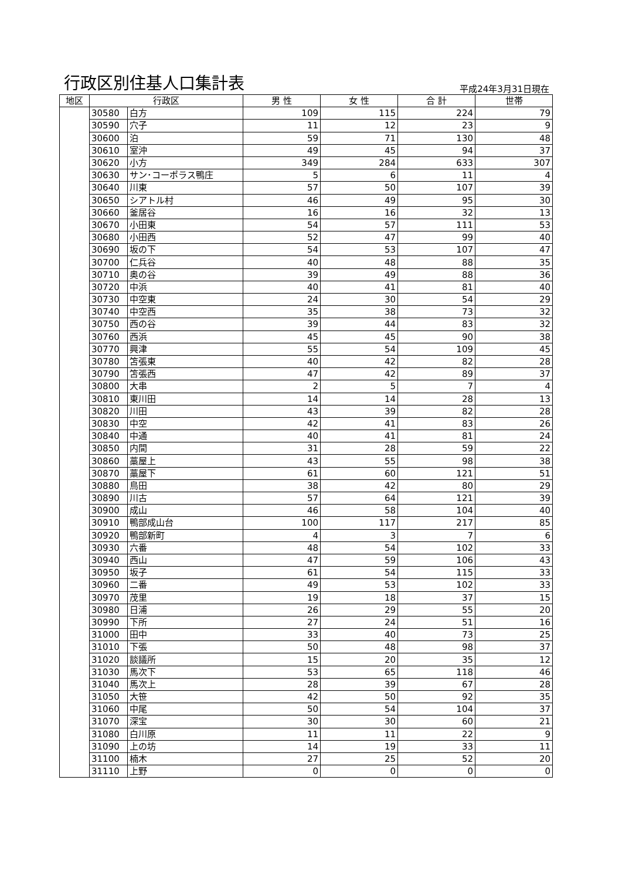行政区別住基人口集計表
平成24年3月31日現在
| 地区 | 行政区 | | 男 性 | 女 性 | 合 計 | 世帯 |
| --- | --- | --- | --- | --- | --- | --- |
| | 30580 | 白方 | 109 | 115 | 224 | 79 |
| | 30590 | 穴子 | 11 | 12 | 23 | 9 |
| | 30600 | 泊 | 59 | 71 | 130 | 48 |
| | 30610 | 室沖 | 49 | 45 | 94 | 37 |
| | 30620 | 小方 | 349 | 284 | 633 | 307 |
| | 30630 | サン･コーポラス鴨庄 | 5 | 6 | 11 | 4 |
| | 30640 | 川東 | 57 | 50 | 107 | 39 |
| | 30650 | シアトル村 | 46 | 49 | 95 | 30 |
| | 30660 | 釜居谷 | 16 | 16 | 32 | 13 |
| | 30670 | 小田東 | 54 | 57 | 111 | 53 |
| | 30680 | 小田西 | 52 | 47 | 99 | 40 |
| | 30690 | 坂の下 | 54 | 53 | 107 | 47 |
| | 30700 | 仁兵谷 | 40 | 48 | 88 | 35 |
| | 30710 | 奥の谷 | 39 | 49 | 88 | 36 |
| | 30720 | 中浜 | 40 | 41 | 81 | 40 |
| | 30730 | 中空東 | 24 | 30 | 54 | 29 |
| | 30740 | 中空西 | 35 | 38 | 73 | 32 |
| | 30750 | 西の谷 | 39 | 44 | 83 | 32 |
| | 30760 | 西浜 | 45 | 45 | 90 | 38 |
| | 30770 | 興津 | 55 | 54 | 109 | 45 |
| | 30780 | 笘張東 | 40 | 42 | 82 | 28 |
| | 30790 | 笘張西 | 47 | 42 | 89 | 37 |
| | 30800 | 大串 | 2 | 5 | 7 | 4 |
| | 30810 | 東川田 | 14 | 14 | 28 | 13 |
| | 30820 | 川田 | 43 | 39 | 82 | 28 |
| | 30830 | 中空 | 42 | 41 | 83 | 26 |
| | 30840 | 中通 | 40 | 41 | 81 | 24 |
| | 30850 | 内間 | 31 | 28 | 59 | 22 |
| | 30860 | 藁屋上 | 43 | 55 | 98 | 38 |
| | 30870 | 藁屋下 | 61 | 60 | 121 | 51 |
| | 30880 | 鳥田 | 38 | 42 | 80 | 29 |
| | 30890 | 川古 | 57 | 64 | 121 | 39 |
| | 30900 | 成山 | 46 | 58 | 104 | 40 |
| | 30910 | 鴨部成山台 | 100 | 117 | 217 | 85 |
| | 30920 | 鴨部新町 | 4 | 3 | 7 | 6 |
| | 30930 | 六番 | 48 | 54 | 102 | 33 |
| | 30940 | 西山 | 47 | 59 | 106 | 43 |
| | 30950 | 坂子 | 61 | 54 | 115 | 33 |
| | 30960 | 二番 | 49 | 53 | 102 | 33 |
| | 30970 | 茂里 | 19 | 18 | 37 | 15 |
| | 30980 | 日浦 | 26 | 29 | 55 | 20 |
| | 30990 | 下所 | 27 | 24 | 51 | 16 |
| | 31000 | 田中 | 33 | 40 | 73 | 25 |
| | 31010 | 下張 | 50 | 48 | 98 | 37 |
| | 31020 | 談議所 | 15 | 20 | 35 | 12 |
| | 31030 | 馬次下 | 53 | 65 | 118 | 46 |
| | 31040 | 馬次上 | 28 | 39 | 67 | 28 |
| | 31050 | 大笹 | 42 | 50 | 92 | 35 |
| | 31060 | 中尾 | 50 | 54 | 104 | 37 |
| | 31070 | 深宝 | 30 | 30 | 60 | 21 |
| | 31080 | 白川原 | 11 | 11 | 22 | 9 |
| | 31090 | 上の坊 | 14 | 19 | 33 | 11 |
| | 31100 | 楠木 | 27 | 25 | 52 | 20 |
| | 31110 | 上野 | 0 | 0 | 0 | 0 |